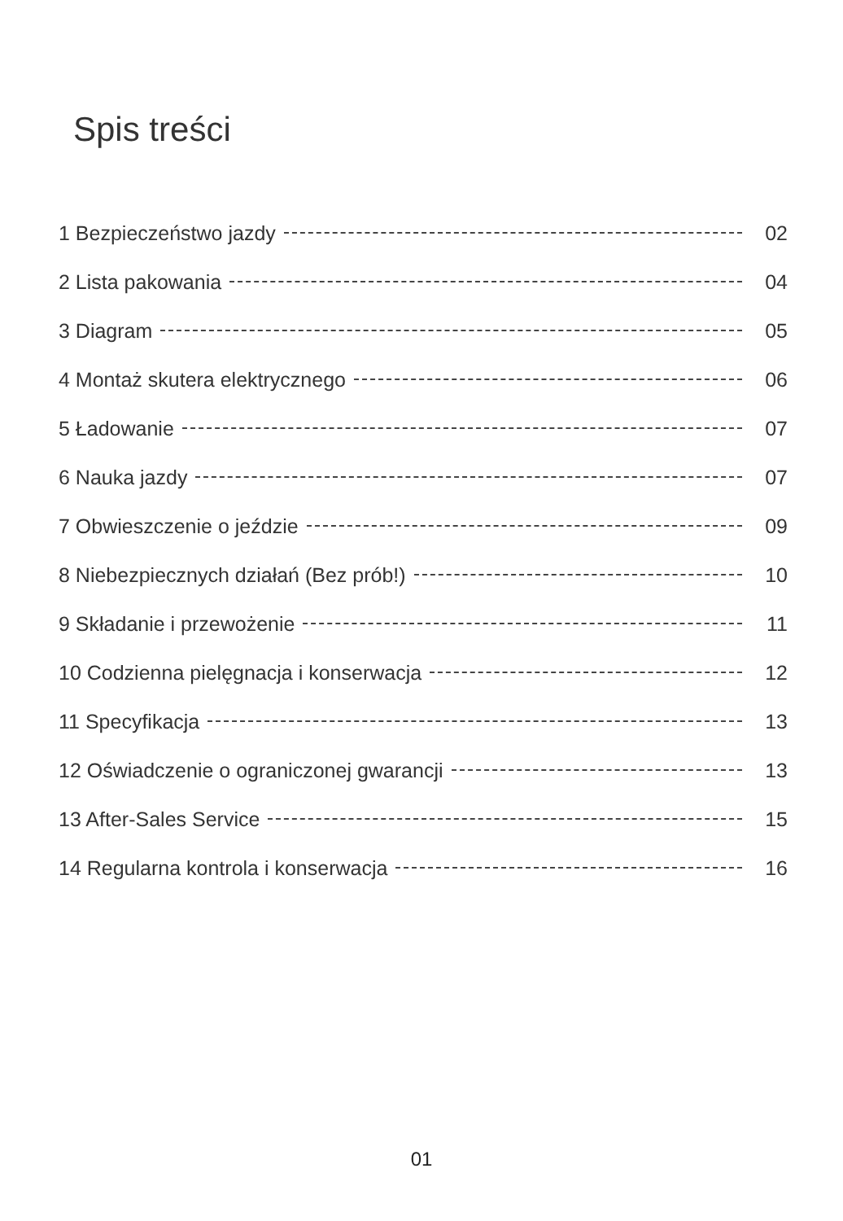Spis treści
1 Bezpieczeństwo jazdy 02
2 Lista pakowania 04
3 Diagram 05
4 Montaż skutera elektrycznego 06
5 Ładowanie 07
6 Nauka jazdy 07
7 Obwieszczenie o jeździe 09
8 Niebezpiecznych działań (Bez prób!) 10
9 Składanie i przewożenie 11
10 Codzienna pielęgnacja i konserwacja 12
11 Specyfikacja 13
12 Oświadczenie o ograniczonej gwarancji 13
13 After-Sales Service 15
14 Regularna kontrola i konserwacja 16
01